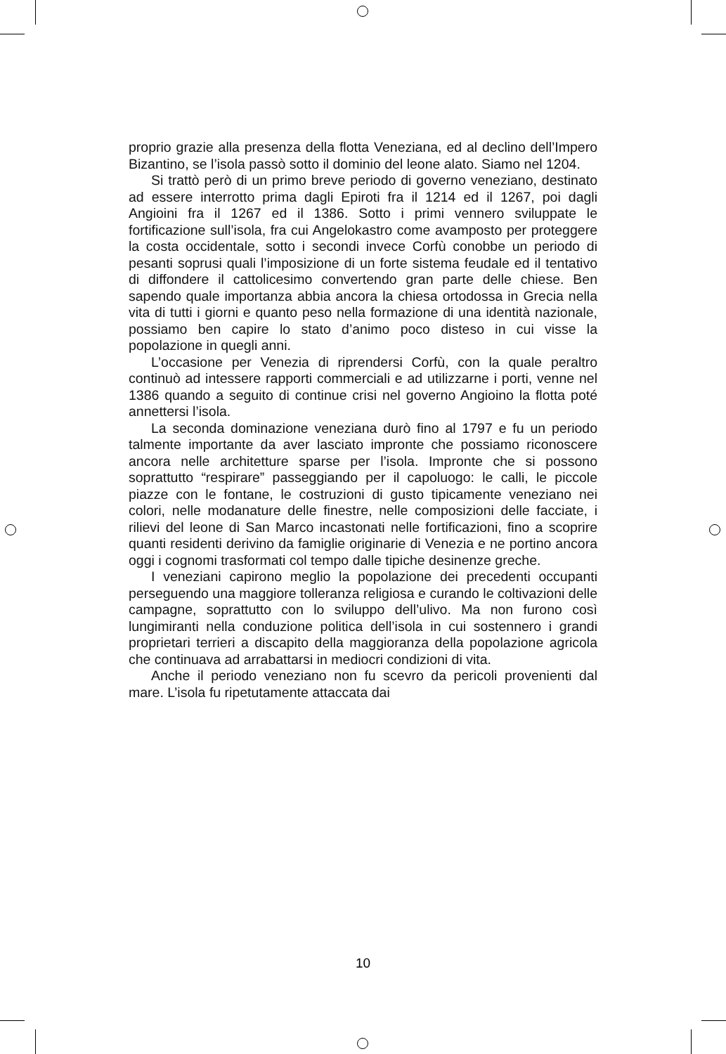proprio grazie alla presenza della flotta Veneziana, ed al declino dell’Impero Bizantino, se l’isola passò sotto il dominio del leone alato. Siamo nel 1204.
Si trattò però di un primo breve periodo di governo veneziano, destinato ad essere interrotto prima dagli Epiroti fra il 1214 ed il 1267, poi dagli Angioini fra il 1267 ed il 1386. Sotto i primi vennero sviluppate le fortificazione sull’isola, fra cui Angelokastro come avamposto per proteggere la costa occidentale, sotto i secondi invece Corfù conobbe un periodo di pesanti soprusi quali l’imposizione di un forte sistema feudale ed il tentativo di diffondere il cattolicesimo convertendo gran parte delle chiese. Ben sapendo quale importanza abbia ancora la chiesa ortodossa in Grecia nella vita di tutti i giorni e quanto peso nella formazione di una identità nazionale, possiamo ben capire lo stato d’animo poco disteso in cui visse la popolazione in quegli anni.
L’occasione per Venezia di riprendersi Corfù, con la quale peraltro continuò ad intessere rapporti commerciali e ad utilizzarne i porti, venne nel 1386 quando a seguito di continue crisi nel governo Angioino la flotta poté annettersi l’isola.
La seconda dominazione veneziana durò fino al 1797 e fu un periodo talmente importante da aver lasciato impronte che possiamo riconoscere ancora nelle architetture sparse per l’isola. Impronte che si possono soprattutto “respirare” passeggiando per il capoluogo: le calli, le piccole piazze con le fontane, le costruzioni di gusto tipicamente veneziano nei colori, nelle modanature delle finestre, nelle composizioni delle facciate, i rilievi del leone di San Marco incastonati nelle fortificazioni, fino a scoprire quanti residenti derivino da famiglie originarie di Venezia e ne portino ancora oggi i cognomi trasformati col tempo dalle tipiche desinenze greche.
I veneziani capirono meglio la popolazione dei precedenti occupanti perseguendo una maggiore tolleranza religiosa e curando le coltivazioni delle campagne, soprattutto con lo sviluppo dell’ulivo. Ma non furono così lungimiranti nella conduzione politica dell’isola in cui sostennero i grandi proprietari terrieri a discapito della maggioranza della popolazione agricola che continuava ad arrabattarsi in mediocri condizioni di vita.
Anche il periodo veneziano non fu scevro da pericoli provenienti dal mare. L’isola fu ripetutamente attaccata dai
10